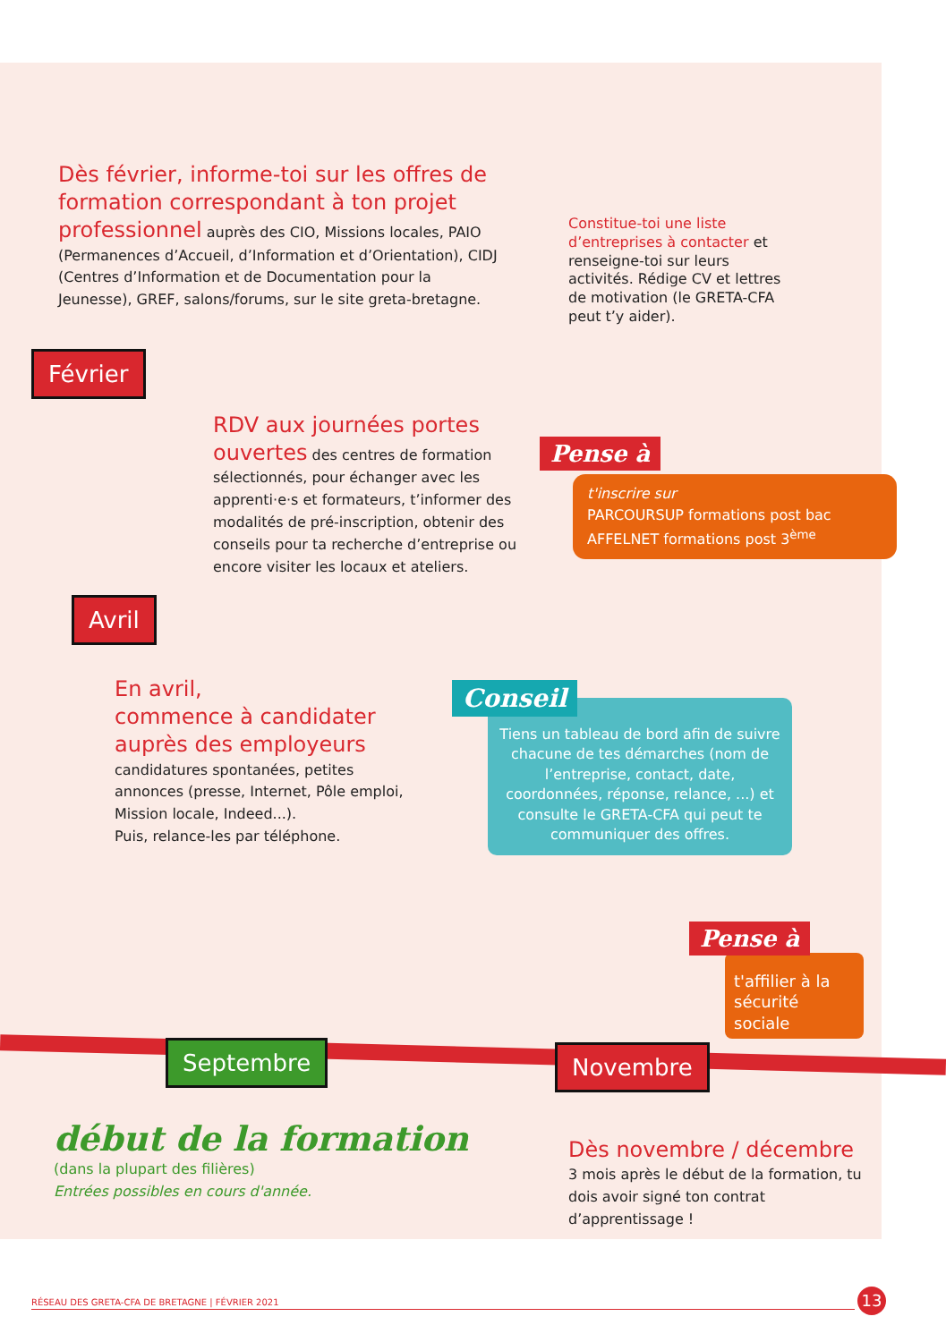Dès février, informe-toi sur les offres de formation correspondant à ton projet professionnel auprès des CIO, Missions locales, PAIO (Permanences d’Accueil, d’Information et d’Orientation), CIDJ (Centres d’Information et de Documentation pour la Jeunesse), GREF, salons/forums, sur le site greta-bretagne.
Constitue-toi une liste d’entreprises à contacter et renseigne-toi sur leurs activités. Rédige CV et lettres de motivation (le GRETA-CFA peut t’y aider).
Février
RDV aux journées portes ouvertes des centres de formation sélectionnés, pour échanger avec les apprenti·e·s et formateurs, t’informer des modalités de pré-inscription, obtenir des conseils pour ta recherche d’entreprise ou encore visiter les locaux et ateliers.
Pense à
t'inscrire sur
PARCOURSUP formations post bac
AFFELNET formations post 3<sup>ème</sup>
Avril
En avril,
commence à candidater auprès des employeurs
candidatures spontanées, petites annonces (presse, Internet, Pôle emploi, Mission locale, Indeed...).
Puis, relance-les par téléphone.
Conseil
Tiens un tableau de bord afin de suivre chacune de tes démarches (nom de l’entreprise, contact, date, coordonnées, réponse, relance, ...) et consulte le GRETA-CFA qui peut te communiquer des offres.
Pense à
t'affilier à la sécurité sociale
Septembre Novembre
début de la formation
(dans la plupart des filières)
Entrées possibles en cours d'année.
Dès novembre / décembre
3 mois après le début de la formation, tu dois avoir signé ton contrat d’apprentissage !
RÉSEAU DES GRETA-CFA DE BRETAGNE | FÉVRIER 2021 13